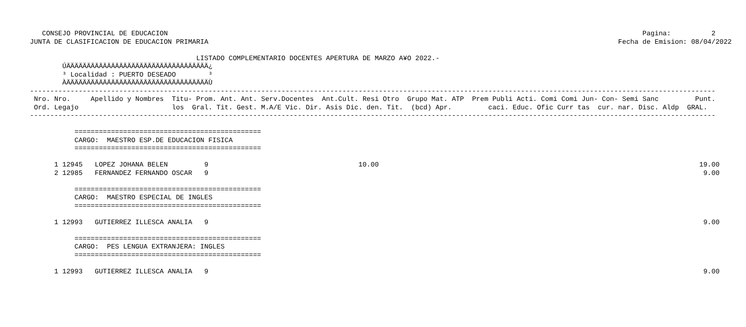CONSEJO PROVINCIAL DE EDUCACION                                                                                                                     Pagina:          2
JUNTA DE CLASIFICACION DE EDUCACION PRIMARIA                                                                                                     Fecha de Emision: 08/04/2022

                                         LISTADO COMPLEMENTARIO DOCENTES APERTURA DE MARZO A¥O 2022.-
        ÚÄÄÄÄÄÄÄÄÄÄÄÄÄÄÄÄÄÄÄÄÄÄÄÄÄÄÄÄÄÄÄÄÄÄÄ¿
        ³ Localidad : PUERTO DESEADO        ³
        ÀÄÄÄÄÄÄÄÄÄÄÄÄÄÄÄÄÄÄÄÄÄÄÄÄÄÄÄÄÄÄÄÄÄÄÄÙ
-------------------------------------------------------------------------------------------------------------------------------------------------------------------------
 Nro. Nro.     Apellido y Nombres  Titu- Prom. Ant. Ant. Serv.Docentes  Ant.Cult. Resi Otro  Grupo Mat. ATP  Prem Publi Acti. Comi Comi Jun- Con- Semi Sanc         Punt.
 Ord. Legajo                       los  Gral. Tit. Gest. M.A/E Vic. Dir. Asis Dic. den. Tit.  (bcd) Apr.         caci. Educ. Ofic Curr tas  cur. nar. Disc. Aldp  GRAL.
-------------------------------------------------------------------------------------------------------------------------------------------------------------------------

           ==============================================
           CARGO:  MAESTRO ESP.DE EDUCACION FISICA
           ==============================================

      1 12945   LOPEZ JOHANA BELEN         9                                     10.00                                                                               19.00
      2 12985   FERNANDEZ FERNANDO OSCAR   9                                                                                                                          9.00

           ==============================================
           CARGO:  MAESTRO ESPECIAL DE INGLES
           ==============================================

      1 12993   GUTIERREZ ILLESCA ANALIA   9                                                                                                                          9.00

           ==============================================
           CARGO:  PES LENGUA EXTRANJERA: INGLES
           ==============================================

      1 12993   GUTIERREZ ILLESCA ANALIA   9                                                                                                                          9.00